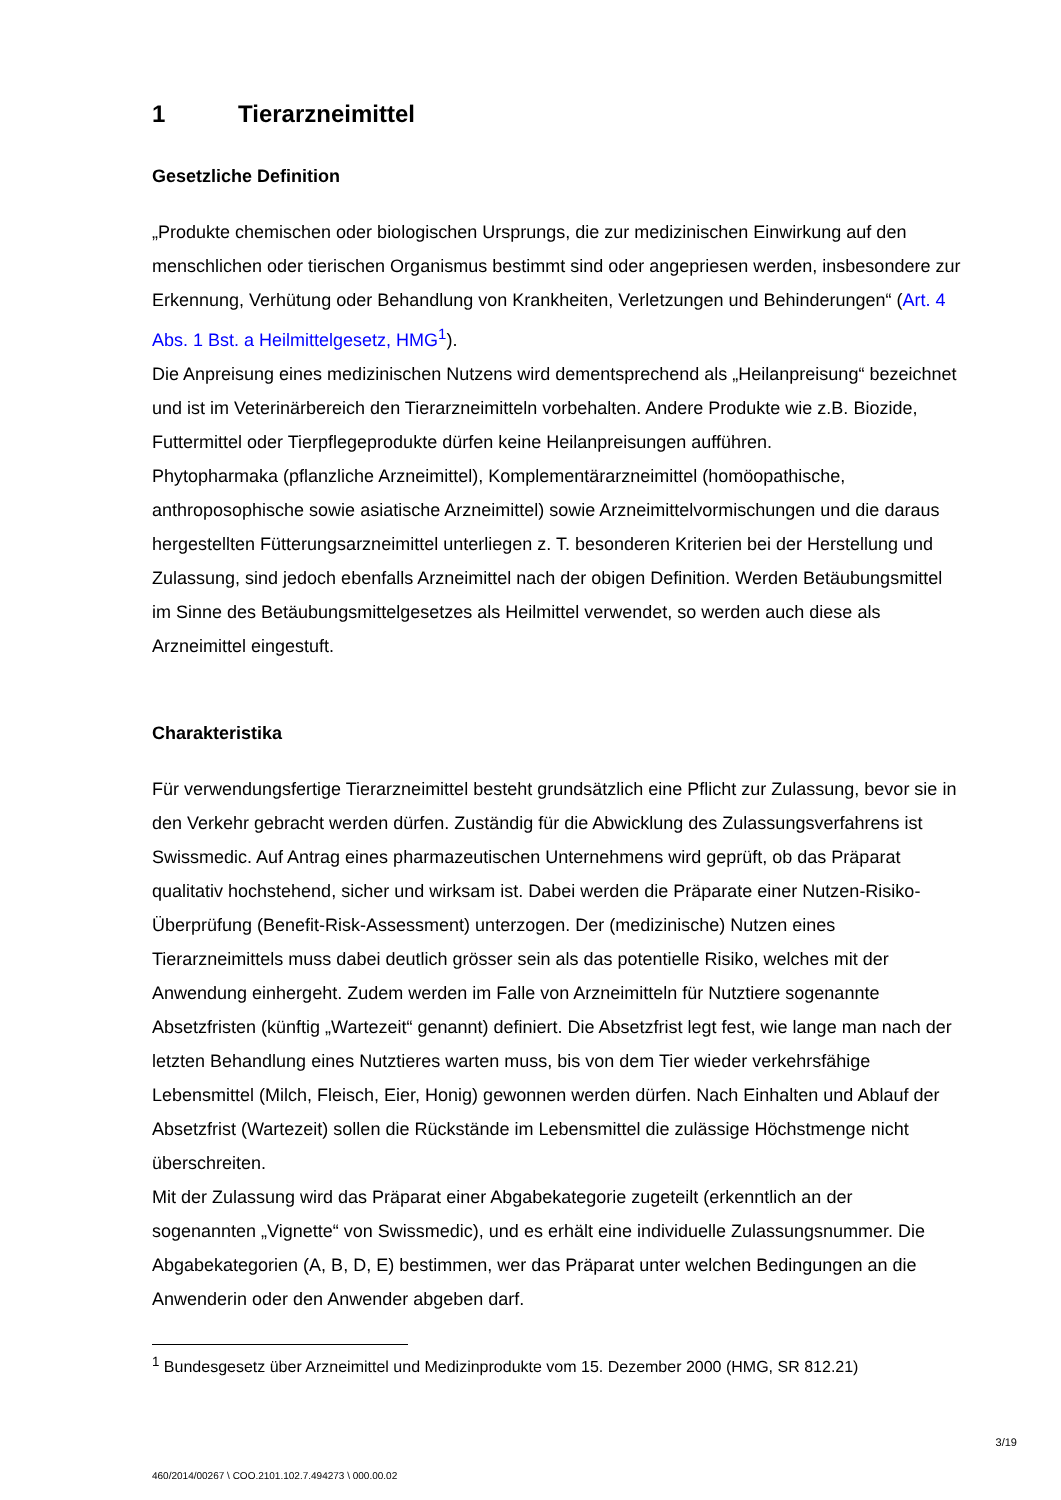1 Tierarzneimittel
Gesetzliche Definition
„Produkte chemischen oder biologischen Ursprungs, die zur medizinischen Einwirkung auf den menschlichen oder tierischen Organismus bestimmt sind oder angepriesen werden, insbesondere zur Erkennung, Verhütung oder Behandlung von Krankheiten, Verletzungen und Behinderungen“ (Art. 4 Abs. 1 Bst. a Heilmittelgesetz, HMG<sup>1</sup>).
Die Anpreisung eines medizinischen Nutzens wird dementsprechend als „Heilanpreisung“ bezeichnet und ist im Veterinärbereich den Tierarzneimitteln vorbehalten. Andere Produkte wie z.B. Biozide, Futtermittel oder Tierpflegeprodukte dürfen keine Heilanpreisungen aufführen.
Phytopharmaka (pflanzliche Arzneimittel), Komplementärarzneimittel (homöopathische, anthroposophische sowie asiatische Arzneimittel) sowie Arzneimittelvormischungen und die daraus hergestellten Fütterungsarzneimittel unterliegen z. T. besonderen Kriterien bei der Herstellung und Zulassung, sind jedoch ebenfalls Arzneimittel nach der obigen Definition. Werden Betäubungsmittel im Sinne des Betäubungsmittelgesetzes als Heilmittel verwendet, so werden auch diese als Arzneimittel eingestuft.
Charakteristika
Für verwendungsfertige Tierarzneimittel besteht grundsätzlich eine Pflicht zur Zulassung, bevor sie in den Verkehr gebracht werden dürfen. Zuständig für die Abwicklung des Zulassungsverfahrens ist Swissmedic. Auf Antrag eines pharmazeutischen Unternehmens wird geprüft, ob das Präparat qualitativ hochstehend, sicher und wirksam ist. Dabei werden die Präparate einer Nutzen-Risiko-Überprüfung (Benefit-Risk-Assessment) unterzogen. Der (medizinische) Nutzen eines Tierarzneimittels muss dabei deutlich grösser sein als das potentielle Risiko, welches mit der Anwendung einhergeht. Zudem werden im Falle von Arzneimitteln für Nutztiere sogenannte Absetzfristen (künftig „Wartezeit“ genannt) definiert. Die Absetzfrist legt fest, wie lange man nach der letzten Behandlung eines Nutztieres warten muss, bis von dem Tier wieder verkehrsfähige Lebensmittel (Milch, Fleisch, Eier, Honig) gewonnen werden dürfen. Nach Einhalten und Ablauf der Absetzfrist (Wartezeit) sollen die Rückstände im Lebensmittel die zulässige Höchstmenge nicht überschreiten.
Mit der Zulassung wird das Präparat einer Abgabekategorie zugeteilt (erkenntlich an der sogenannten „Vignette“ von Swissmedic), und es erhält eine individuelle Zulassungsnummer. Die Abgabekategorien (A, B, D, E) bestimmen, wer das Präparat unter welchen Bedingungen an die Anwenderin oder den Anwender abgeben darf.
<sup>1</sup> Bundesgesetz über Arzneimittel und Medizinprodukte vom 15. Dezember 2000 (HMG, SR 812.21)
3/19
460/2014/00267 \ COO.2101.102.7.494273 \ 000.00.02